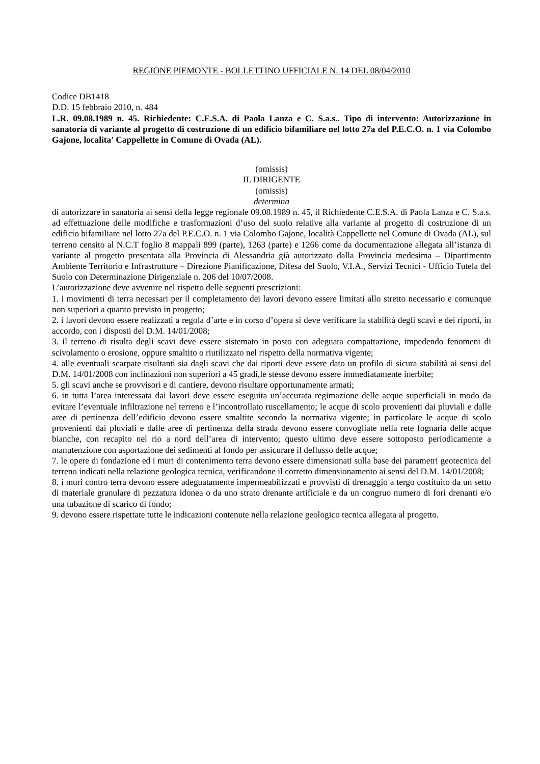REGIONE PIEMONTE - BOLLETTINO UFFICIALE N. 14 DEL 08/04/2010
Codice DB1418
D.D. 15 febbraio 2010, n. 484
L.R. 09.08.1989 n. 45. Richiedente: C.E.S.A. di Paola Lanza e C. S.a.s.. Tipo di intervento: Autorizzazione in sanatoria di variante al progetto di costruzione di un edificio bifamiliare nel lotto 27a del P.E.C.O. n. 1 via Colombo Gajone, localita' Cappellette in Comune di Ovada (AL).
(omissis)
IL DIRIGENTE
(omissis)
determina
di autorizzare in sanatoria ai sensi della legge regionale 09.08.1989 n. 45, il Richiedente C.E.S.A. di Paola Lanza e C. S.a.s. ad effettuazione delle modifiche e trasformazioni d’uso del suolo relative alla variante al progetto di costruzione di un edificio bifamiliare nel lotto 27a del P.E.C.O. n. 1 via Colombo Gajone, località Cappellette nel Comune di Ovada (AL), sul terreno censito al N.C.T foglio 8 mappali 899 (parte), 1263 (parte) e 1266 come da documentazione allegata all’istanza di variante al progetto presentata alla Provincia di Alessandria già autorizzato dalla Provincia medesima – Dipartimento Ambiente Territorio e Infrastrutture – Direzione Pianificazione, Difesa del Suolo, V.I.A., Servizi Tecnici - Ufficio Tutela del Suolo con Determinazione Dirigenziale n. 206 del 10/07/2008.
L’autorizzazione deve avvenire nel rispetto delle seguenti prescrizioni:
1. i movimenti di terra necessari per il completamento dei lavori devono essere limitati allo stretto necessario e comunque non superiori a quanto previsto in progetto;
2. i lavori devono essere realizzati a regola d’arte e in corso d’opera si deve verificare la stabilità degli scavi e dei riporti, in accordo, con i disposti del D.M. 14/01/2008;
3. il terreno di risulta degli scavi deve essere sistemato in posto con adeguata compattazione, impedendo fenomeni di scivolamento o erosione, oppure smaltito o riutilizzato nel rispetto della normativa vigente;
4. alle eventuali scarpate risultanti sia dagli scavi che dai riporti deve essere dato un profilo di sicura stabilità ai sensi del D.M. 14/01/2008 con inclinazioni non superiori a 45 gradi,le stesse devono essere immediatamente inerbite;
5. gli scavi anche se provvisori e di cantiere, devono risultare opportunamente armati;
6. in tutta l’area interessata dai lavori deve essere eseguita un’accurata regimazione delle acque superficiali in modo da evitare l’eventuale infiltrazione nel terreno e l’incontrollato ruscellamento; le acque di scolo provenienti dai pluviali e dalle aree di pertinenza dell’edificio devono essere smaltite secondo la normativa vigente; in particolare le acque di scolo provenienti dai pluviali e dalle aree di pertinenza della strada devono essere convogliate nella rete fognaria delle acque bianche, con recapito nel rio a nord dell’area di intervento; questo ultimo deve essere sottoposto periodicamente a manutenzione con asportazione dei sedimenti al fondo per assicurare il deflusso delle acque;
7. le opere di fondazione ed i muri di contenimento terra devono essere dimensionati sulla base dei parametri geotecnica del terreno indicati nella relazione geologica tecnica, verificandone il corretto dimensionamento ai sensi del D.M. 14/01/2008;
8. i muri contro terra devono essere adeguatamente impermeabilizzati e provvisti di drenaggio a tergo costituito da un setto di materiale granulare di pezzatura idonea o da uno strato drenante artificiale e da un congruo numero di fori drenanti e/o una tubazione di scarico di fondo;
9. devono essere rispettate tutte le indicazioni contenute nella relazione geologico tecnica allegata al progetto.